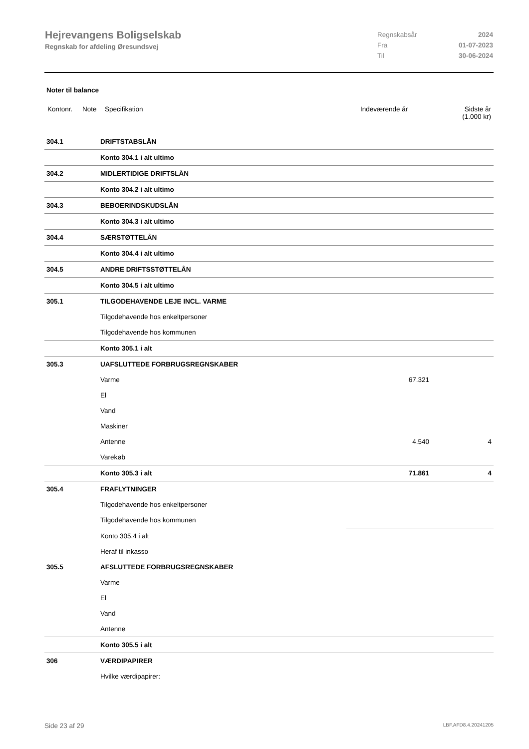Hejrevangens Boligselskab
Regnskab for afdeling Øresundsvej
| Regnskabsår | 2024 |
| Fra | 01-07-2023 |
| Til | 30-06-2024 |
Noter til balance
| Kontonr. | Note | Specifikation | Indeværende år | Sidste år (1.000 kr) |
| 304.1 | DRIFTSTABSLÅN | | |
| | Konto 304.1 i alt ultimo | | |
| 304.2 | MIDLERTIDIGE DRIFTSLÅN | | |
| | Konto 304.2 i alt ultimo | | |
| 304.3 | BEBOERINDSKUDSLÅN | | |
| | Konto 304.3 i alt ultimo | | |
| 304.4 | SÆRSTØTTELÅN | | |
| | Konto 304.4 i alt ultimo | | |
| 304.5 | ANDRE DRIFTSSTØTTELÅN | | |
| | Konto 304.5 i alt ultimo | | |
| 305.1 | TILGODEHAVENDE LEJE INCL. VARME | | |
| | Tilgodehavende hos enkeltpersoner | | |
| | Tilgodehavende hos kommunen | | |
| | Konto 305.1 i alt | | |
| 305.3 | UAFSLUTTEDE FORBRUGSREGNSKABER | | |
| | Varme | 67.321 | |
| | El | | |
| | Vand | | |
| | Maskiner | | |
| | Antenne | 4.540 | 4 |
| | Varekøb | | |
| | Konto 305.3 i alt | 71.861 | 4 |
| 305.4 | FRAFLYTNINGER | | |
| | Tilgodehavende hos enkeltpersoner | | |
| | Tilgodehavende hos kommunen | | |
| | Konto 305.4 i alt | | |
| | Heraf til inkasso | | |
| 305.5 | AFSLUTTEDE FORBRUGSREGNSKABER | | |
| | Varme | | |
| | El | | |
| | Vand | | |
| | Antenne | | |
| | Konto 305.5 i alt | | |
| 306 | VÆRDIPAPIRER | | |
| | Hvilke værdipapirer: | | |
Side 23 af 29 LBF.AFD8.4.20241205